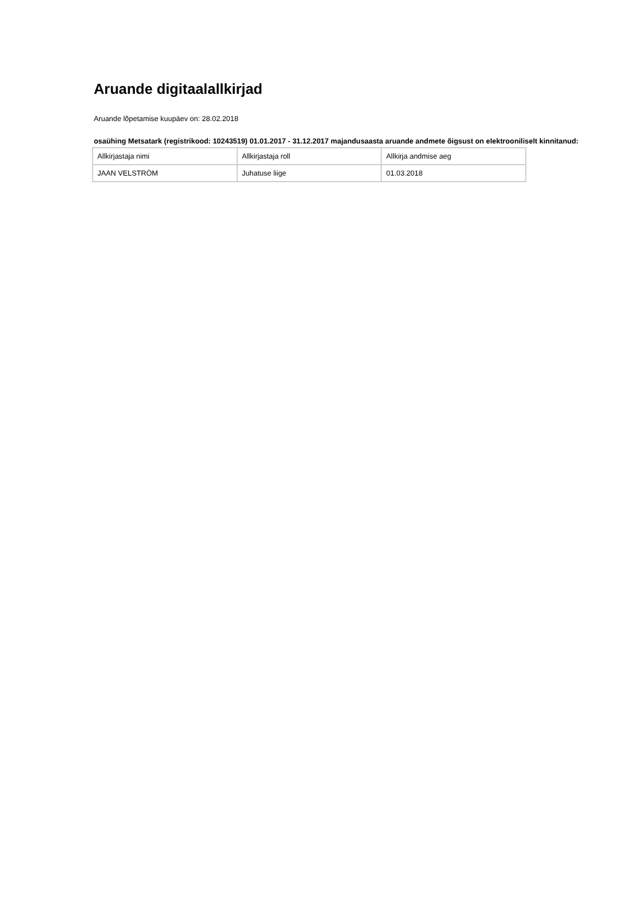Aruande digitaalallkirjad
Aruande lõpetamise kuupäev on: 28.02.2018
osaühing Metsatark (registrikood: 10243519) 01.01.2017 - 31.12.2017 majandusaasta aruande andmete õigsust on elektrooniliselt kinnitanud:
| Allkirjastaja nimi | Allkirjastaja roll | Allkirja andmise aeg |
| JAAN VELSTRÖM | Juhatuse liige | 01.03.2018 |